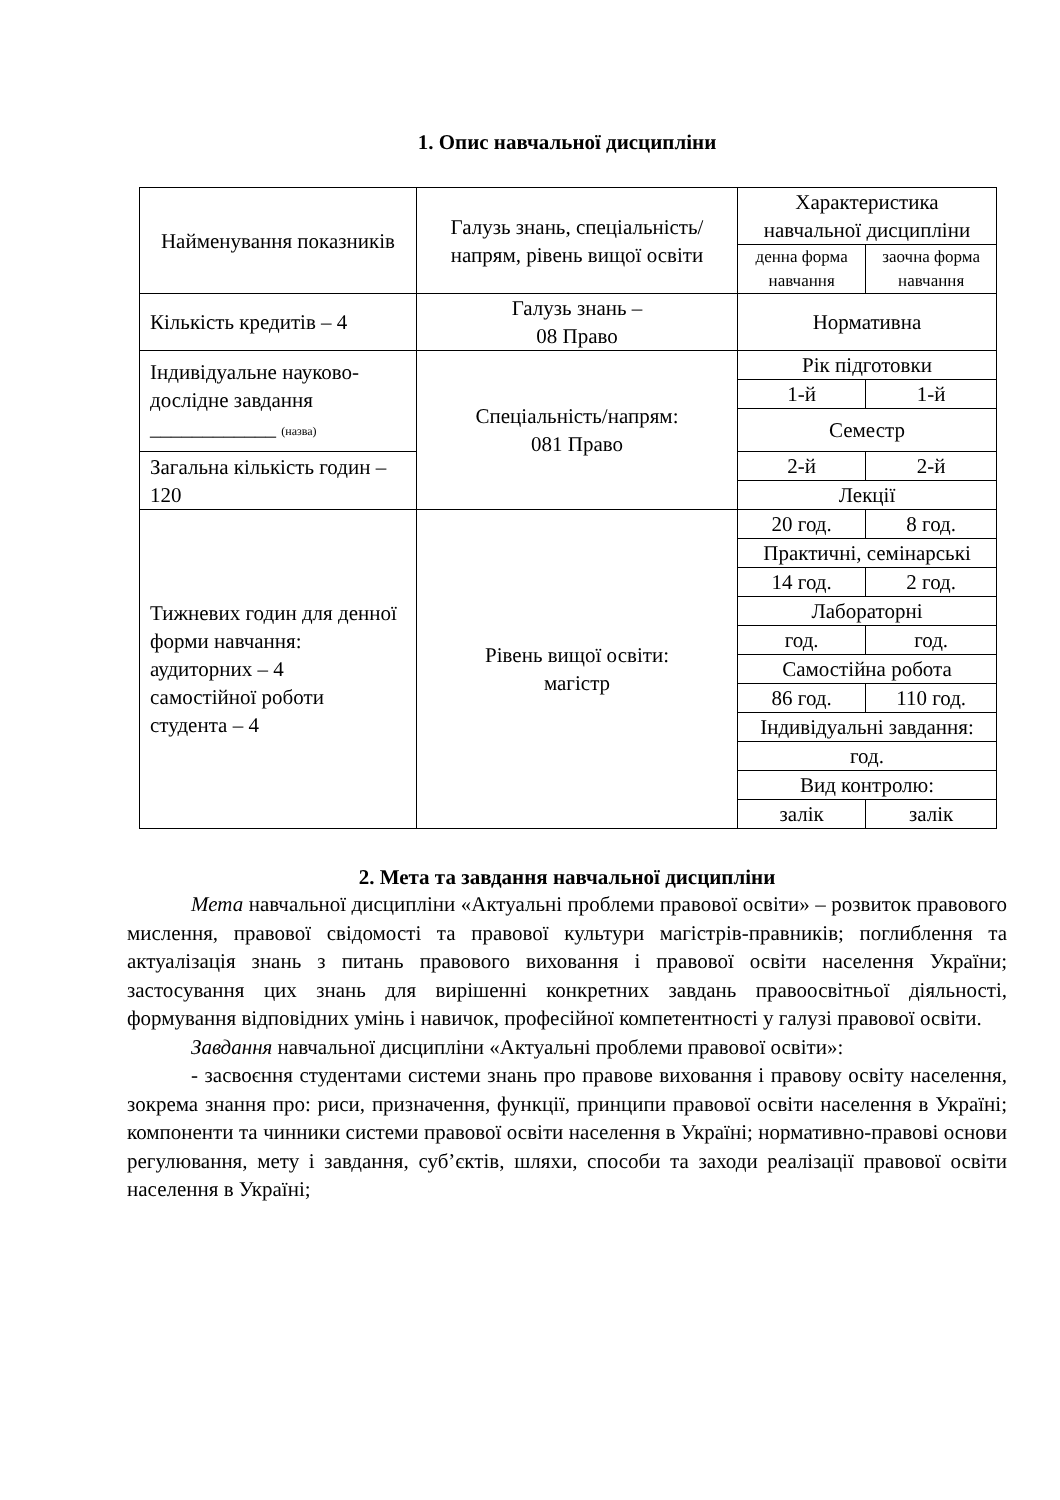1. Опис навчальної дисципліни
| Найменування показників | Галузь знань, спеціальність/напрям, рівень вищої освіти | Характеристика навчальної дисципліни | |
| | | денна форма навчання | заочна форма навчання |
| Кількість кредитів – 4 | Галузь знань – 08 Право | Нормативна | |
| Індивідуальне науково-дослідне завдання ____________ (назва) | Спеціальність/напрям: 081 Право | Рік підготовки | |
| | | 1-й | 1-й |
| | | Семестр | |
| Загальна кількість годин – 120 | | 2-й | 2-й |
| | | Лекції | |
| Тижневих годин для денної форми навчання: аудиторних – 4 самостійної роботи студента – 4 | Рівень вищої освіти: магістр | 20 год. | 8 год. |
| | | Практичні, семінарські | |
| | | 14 год. | 2 год. |
| | | Лабораторні | |
| | | год. | год. |
| | | Самостійна робота | |
| | | 86 год. | 110 год. |
| | | Індивідуальні завдання: | |
| | | год. | |
| | | Вид контролю: | |
| | | залік | залік |
2. Мета та завдання навчальної дисципліни
Мета навчальної дисципліни «Актуальні проблеми правової освіти» – розвиток правового мислення, правової свідомості та правової культури магістрів-правників; поглиблення та актуалізація знань з питань правового виховання і правової освіти населення України; застосування цих знань для вирішенні конкретних завдань правоосвітньої діяльності, формування відповідних умінь і навичок, професійної компетентності у галузі правової освіти.
Завдання навчальної дисципліни «Актуальні проблеми правової освіти»:
- засвоєння студентами системи знань про правове виховання і правову освіту населення, зокрема знання про: риси, призначення, функції, принципи правової освіти населення в Україні; компоненти та чинники системи правової освіти населення в Україні; нормативно-правові основи регулювання, мету і завдання, суб’єктів, шляхи, способи та заходи реалізації правової освіти населення в Україні;